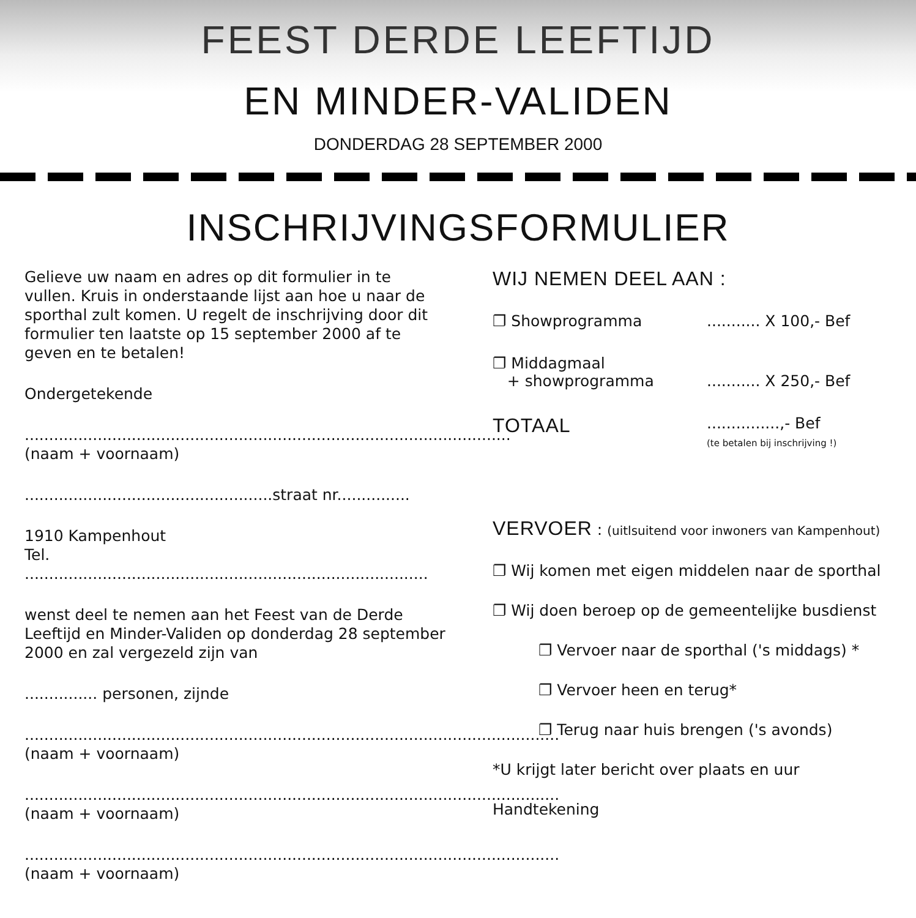FEEST DERDE LEEFTIJD
EN MINDER-VALIDEN
DONDERDAG 28 SEPTEMBER 2000
INSCHRIJVINGSFORMULIER
Gelieve uw naam en adres op dit formulier in te vullen. Kruis in onderstaande lijst aan hoe u naar de sporthal zult komen. U regelt de inschrijving door dit formulier ten laatste op 15 september 2000 af te geven en te betalen!
Ondergetekende
....................................................................................................
(naam + voornaam)
...................................................straat nr...............
1910 Kampenhout
Tel. ...................................................................................
wenst deel te nemen aan het Feest van de Derde Leeftijd en Minder-Validen op donderdag 28 september 2000 en zal vergezeld zijn van
............... personen, zijnde
..............................................................................................................
(naam + voornaam)
..............................................................................................................
(naam + voornaam)
..............................................................................................................
(naam + voornaam)
WIJ NEMEN DEEL AAN :
❐ Showprogramma........... X 100,- Bef
❐ Middagmaal
+ showprogramma
........... X 250,- Bef
TOTAAL...............,- Bef
(te betalen bij inschrijving !)
VERVOER : (uitlsuitend voor inwoners van Kampenhout)
❐ Wij komen met eigen middelen naar de sporthal
❐ Wij doen beroep op de gemeentelijke busdienst
❐ Vervoer naar de sporthal ('s middags) *
❐ Vervoer heen en terug*
❐ Terug naar huis brengen ('s avonds)
*U krijgt later bericht over plaats en uur
Handtekening